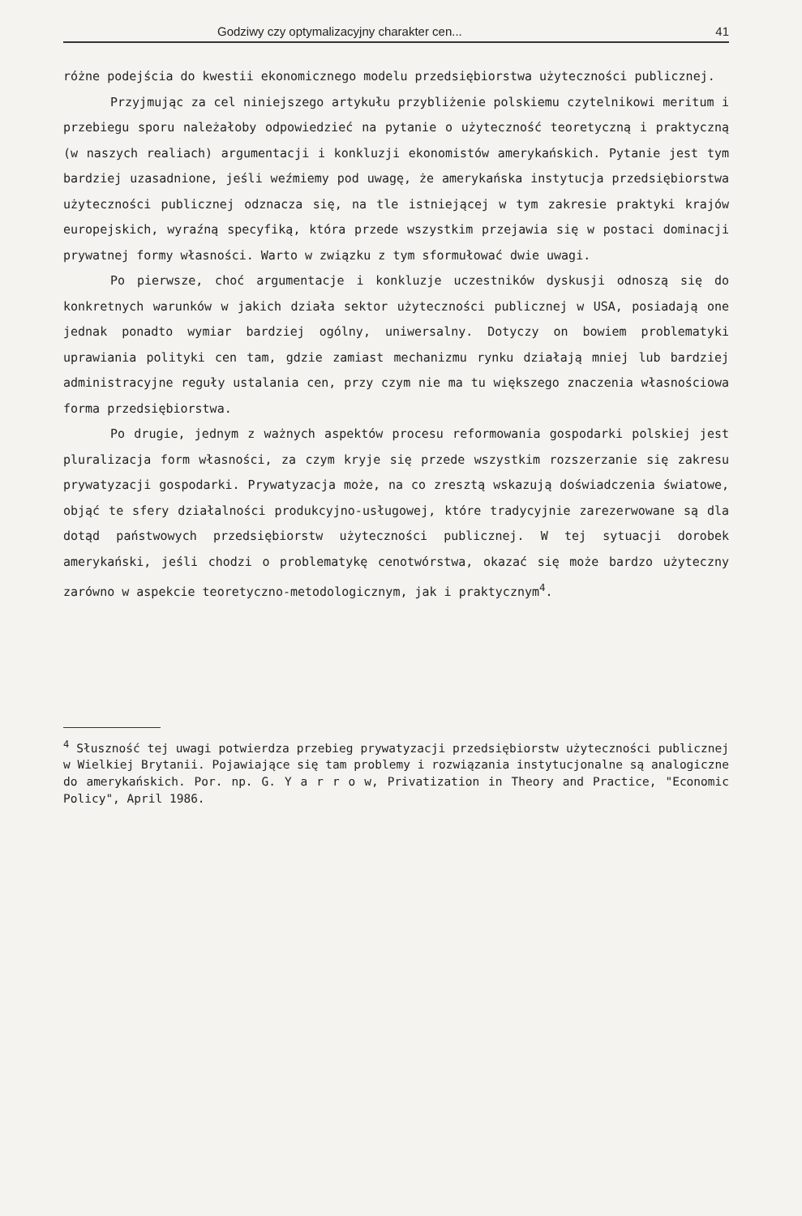Godziwy czy optymalizacyjny charakter cen... 41
różne podejścia do kwestii ekonomicznego modelu przedsiębiorstwa użyteczności publicznej.
Przyjmując za cel niniejszego artykułu przybliżenie polskiemu czytelnikowi meritum i przebiegu sporu należałoby odpowiedzieć na pytanie o użyteczność teoretyczną i praktyczną (w naszych realiach) argumentacji i konkluzji ekonomistów amerykańskich. Pytanie jest tym bardziej uzasadnione, jeśli weźmiemy pod uwagę, że amerykańska instytucja przedsiębiorstwa użyteczności publicznej odznacza się, na tle istniejącej w tym zakresie praktyki krajów europejskich, wyraźną specyfiką, która przede wszystkim przejawia się w postaci dominacji prywatnej formy własności. Warto w związku z tym sformułować dwie uwagi.
Po pierwsze, choć argumentacje i konkluzje uczestników dyskusji odnoszą się do konkretnych warunków w jakich działa sektor użyteczności publicznej w USA, posiadają one jednak ponadto wymiar bardziej ogólny, uniwersalny. Dotyczy on bowiem problematyki uprawiania polityki cen tam, gdzie zamiast mechanizmu rynku działają mniej lub bardziej administracyjne reguły ustalania cen, przy czym nie ma tu większego znaczenia własnościowa forma przedsiębiorstwa.
Po drugie, jednym z ważnych aspektów procesu reformowania gospodarki polskiej jest pluralizacja form własności, za czym kryje się przede wszystkim rozszerzanie się zakresu prywatyzacji gospodarki. Prywatyzacja może, na co zresztą wskazują doświadczenia światowe, objąć te sfery działalności produkcyjno-usługowej, które tradycyjnie zarezerwowane są dla dotąd państwowych przedsiębiorstw użyteczności publicznej. W tej sytuacji dorobek amerykański, jeśli chodzi o problematykę cenotwórstwa, okazać się może bardzo użyteczny zarówno w aspekcie teoretyczno-metodologicznym, jak i praktycznym<sup>4</sup>.
<sup>4</sup> Słuszność tej uwagi potwierdza przebieg prywatyzacji przedsiębiorstw użyteczności publicznej w Wielkiej Brytanii. Pojawiające się tam problemy i rozwiązania instytucjonalne są analogiczne do amerykańskich. Por. np. G. Y a r r o w, Privatization in Theory and Practice, "Economic Policy", April 1986.